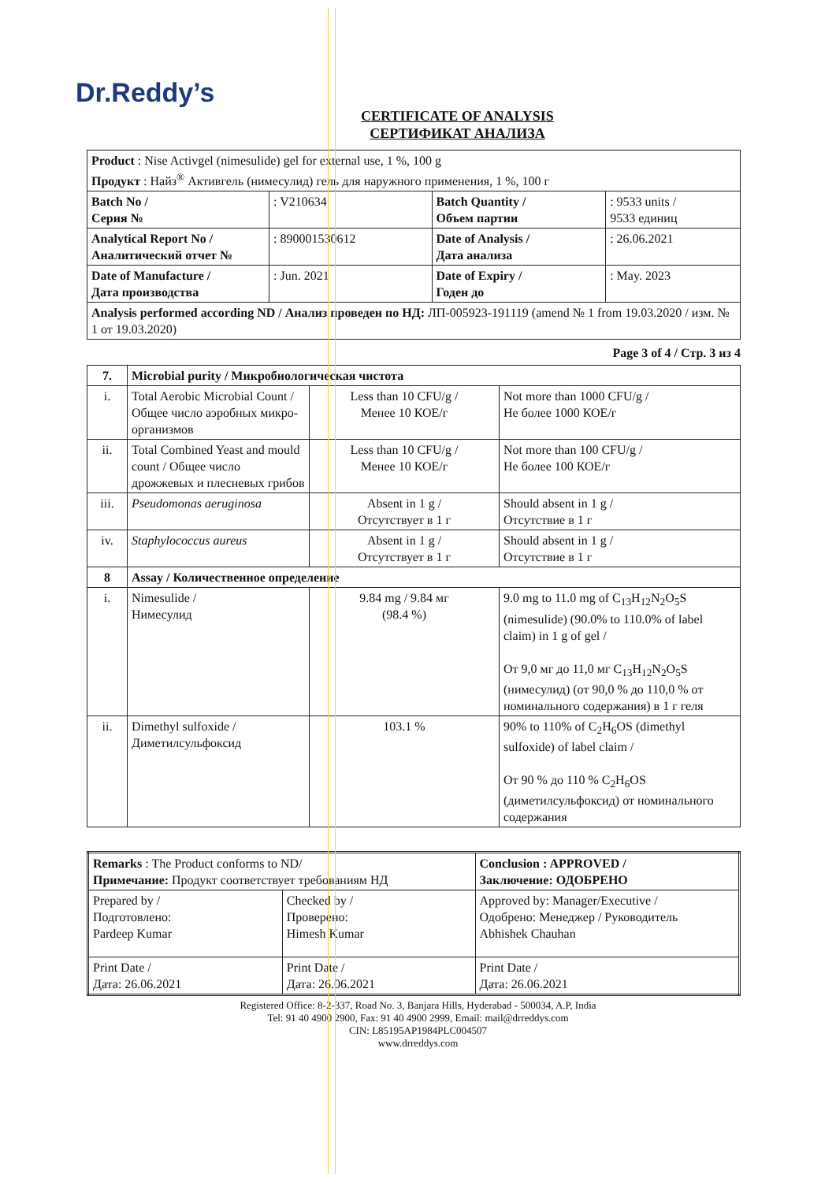Dr.Reddy’s
CERTIFICATE OF ANALYSIS
СЕРТИФИКАТ АНАЛИЗА
| Product : Nise Activgel (nimesulide) gel for external use, 1 %, 100 g Продукт : Найз<sup>®</sup> Активгель (нимесулид) гель для наружного применения, 1 %, 100 г | | | |
| Batch No / Серия № | : V210634 | Batch Quantity / Объем партии | : 9533 units / 9533 единиц |
| Analytical Report No / Аналитический отчет № | : 890001530612 | Date of Analysis / Дата анализа | : 26.06.2021 |
| Date of Manufacture / Дата производства | : Jun. 2021 | Date of Expiry / Годен до | : May. 2023 |
| Analysis performed according ND / Анализ проведен по НД: ЛП-005923-191119 (amend № 1 from 19.03.2020 / изм. № 1 от 19.03.2020) | | | |
Page 3 of 4 / Стр. 3 из 4
| 7. | Microbial purity / Микробиологическая чистота | | |
| --- | --- | --- | --- |
| i. | Total Aerobic Microbial Count / Общее число аэробных микро-организмов | Less than 10 CFU/g / Менее 10 КОЕ/г | Not more than 1000 CFU/g / Не более 1000 КОЕ/г |
| ii. | Total Combined Yeast and mould count / Общее число дрожжевых и плесневых грибов | Less than 10 CFU/g / Менее 10 КОЕ/г | Not more than 100 CFU/g / Не более 100 КОЕ/г |
| iii. | Pseudomonas aeruginosa | Absent in 1 g / Отсутствует в 1 г | Should absent in 1 g / Отсутствие в 1 г |
| iv. | Staphylococcus aureus | Absent in 1 g / Отсутствует в 1 г | Should absent in 1 g / Отсутствие в 1 г |
| 8 | Assay / Количественное определение | | |
| i. | Nimesulide / Нимесулид | 9.84 mg / 9.84 мг (98.4 %) | 9.0 mg to 11.0 mg of C<sub>13</sub>H<sub>12</sub>N<sub>2</sub>O<sub>5</sub>S (nimesulide) (90.0% to 110.0% of label claim) in 1 g of gel / От 9,0 мг до 11,0 мг C<sub>13</sub>H<sub>12</sub>N<sub>2</sub>O<sub>5</sub>S (нимесулид) (от 90,0 % до 110,0 % от номинального содержания) в 1 г геля |
| ii. | Dimethyl sulfoxide / Диметилсульфоксид | 103.1 % | 90% to 110% of C<sub>2</sub>H<sub>6</sub>OS (dimethyl sulfoxide) of label claim / От 90 % до 110 % C<sub>2</sub>H<sub>6</sub>OS (диметилсульфоксид) от номинального содержания |
| Remarks : The Product conforms to ND/ Примечание: Продукт соответствует требованиям НД | | Conclusion : APPROVED / Заключение: ОДОБРЕНО |
| Prepared by / Подготовлено: Pardeep Kumar | Checked by / Проверено: Himesh Kumar | Approved by: Manager/Executive / Одобрено: Менеджер / Руководитель Abhishek Chauhan |
| Print Date / Дата: 26.06.2021 | Print Date / Дата: 26.06.2021 | Print Date / Дата: 26.06.2021 |
Registered Office: 8-2-337, Road No. 3, Banjara Hills, Hyderabad - 500034, A.P, India
Tel: 91 40 4900 2900, Fax: 91 40 4900 2999, Email: mail@drreddys.com
CIN: L85195AP1984PLC004507
www.drreddys.com